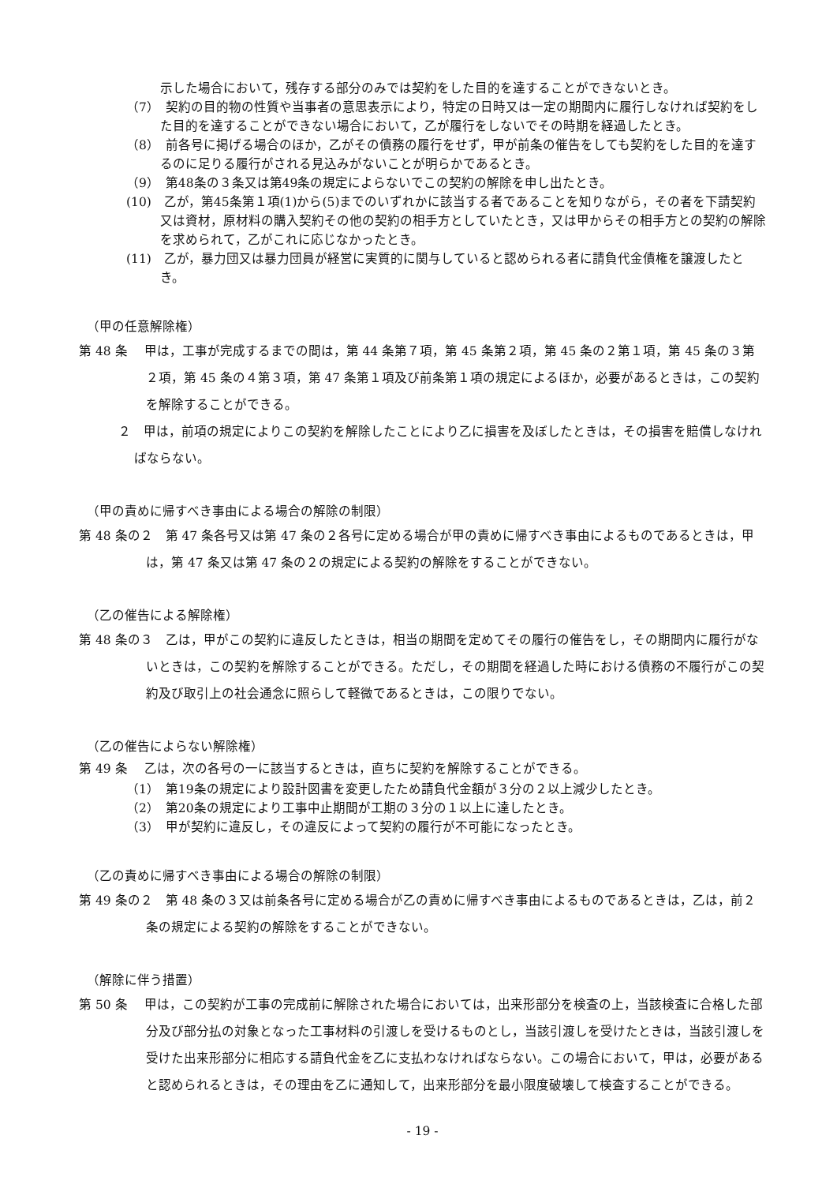示した場合において，残存する部分のみでは契約をした目的を達することができないとき。
（7）　契約の目的物の性質や当事者の意思表示により，特定の日時又は一定の期間内に履行しなければ契約をした目的を達することができない場合において，乙が履行をしないでその時期を経過したとき。
（8）　前各号に掲げる場合のほか，乙がその債務の履行をせず，甲が前条の催告をしても契約をした目的を達するのに足りる履行がされる見込みがないことが明らかであるとき。
（9）　第48条の３条又は第49条の規定によらないでこの契約の解除を申し出たとき。
(10)　乙が，第45条第１項(1)から(5)までのいずれかに該当する者であることを知りながら，その者を下請契約又は資材，原材料の購入契約その他の契約の相手方としていたとき，又は甲からその相手方との契約の解除を求められて，乙がこれに応じなかったとき。
(11)　乙が，暴力団又は暴力団員が経営に実質的に関与していると認められる者に請負代金債権を譲渡したとき。
（甲の任意解除権）
第 48 条　 甲は，工事が完成するまでの間は，第 44 条第７項，第 45 条第２項，第 45 条の２第１項，第 45 条の３第２項，第 45 条の４第３項，第 47 条第１項及び前条第１項の規定によるほか，必要があるときは，この契約を解除することができる。
２　甲は，前項の規定によりこの契約を解除したことにより乙に損害を及ぼしたときは，その損害を賠償しなければならない。
（甲の責めに帰すべき事由による場合の解除の制限）
第 48 条の２　第 47 条各号又は第 47 条の２各号に定める場合が甲の責めに帰すべき事由によるものであるときは，甲は，第 47 条又は第 47 条の２の規定による契約の解除をすることができない。
（乙の催告による解除権）
第 48 条の３　乙は，甲がこの契約に違反したときは，相当の期間を定めてその履行の催告をし，その期間内に履行がないときは，この契約を解除することができる。ただし，その期間を経過した時における債務の不履行がこの契約及び取引上の社会通念に照らして軽微であるときは，この限りでない。
（乙の催告によらない解除権）
第 49 条　 乙は，次の各号の一に該当するときは，直ちに契約を解除することができる。
（1）　第19条の規定により設計図書を変更したため請負代金額が３分の２以上減少したとき。
（2）　第20条の規定により工事中止期間が工期の３分の１以上に達したとき。
（3）　甲が契約に違反し，その違反によって契約の履行が不可能になったとき。
（乙の責めに帰すべき事由による場合の解除の制限）
第 49 条の２　第 48 条の３又は前条各号に定める場合が乙の責めに帰すべき事由によるものであるときは，乙は，前２条の規定による契約の解除をすることができない。
（解除に伴う措置）
第 50 条　 甲は，この契約が工事の完成前に解除された場合においては，出来形部分を検査の上，当該検査に合格した部分及び部分払の対象となった工事材料の引渡しを受けるものとし，当該引渡しを受けたときは，当該引渡しを受けた出来形部分に相応する請負代金を乙に支払わなければならない。この場合において，甲は，必要があると認められるときは，その理由を乙に通知して，出来形部分を最小限度破壊して検査することができる。
- 19 -